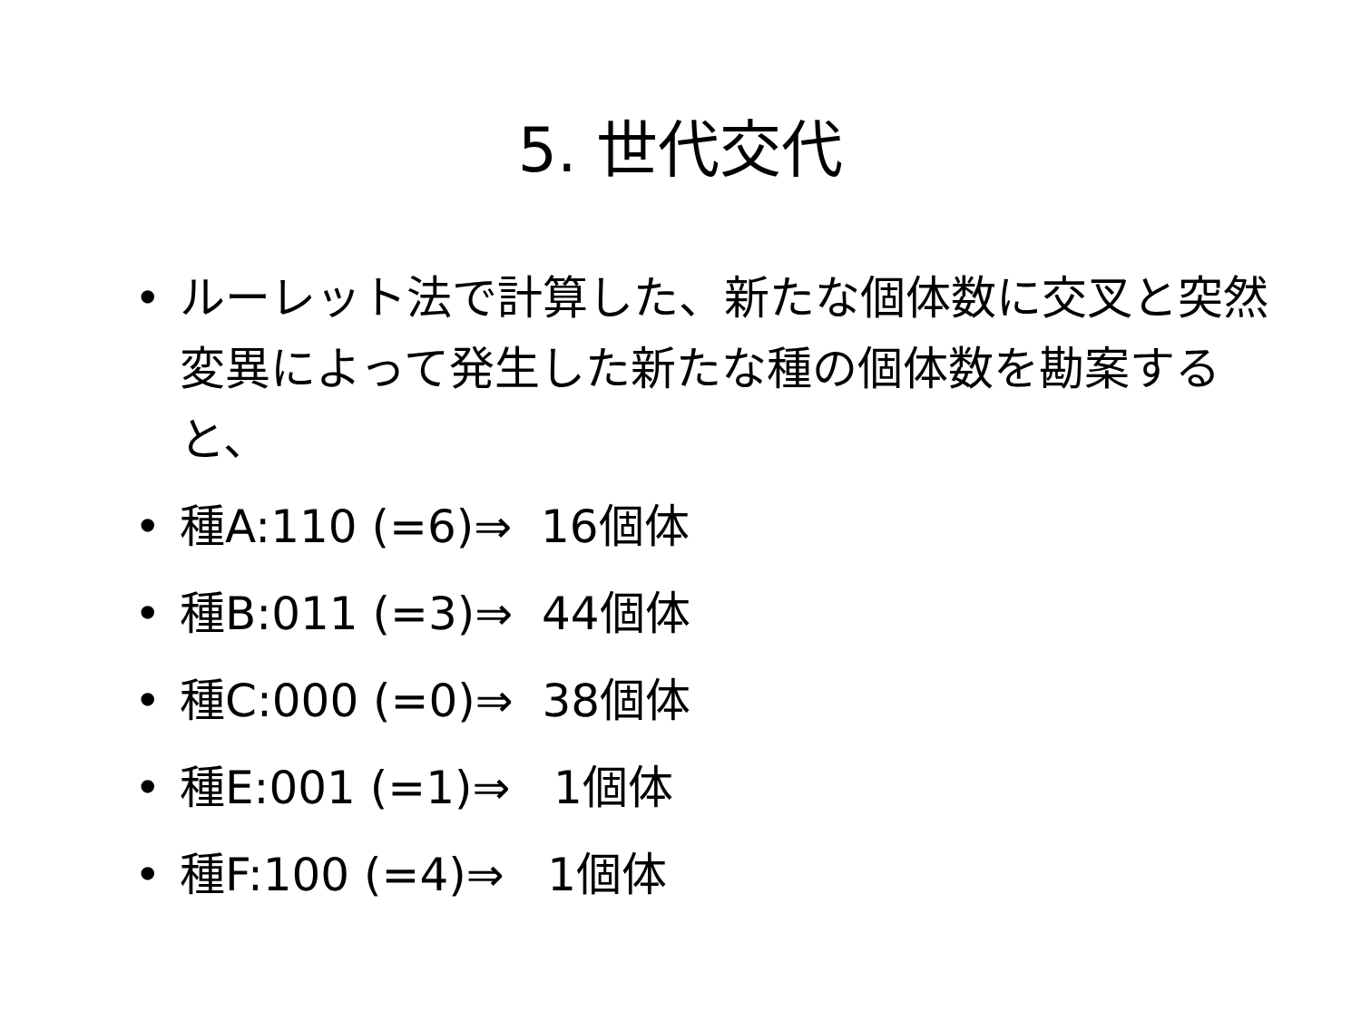5. 世代交代
• ルーレット法で計算した、新たな個体数に交叉と突然変異によって発生した新たな種の個体数を勘案すると、
• 種A:110 (=6)⇒ 16個体
• 種B:011 (=3)⇒ 44個体
• 種C:000 (=0)⇒ 38個体
• 種E:001 (=1)⇒ 1個体
• 種F:100 (=4)⇒ 1個体